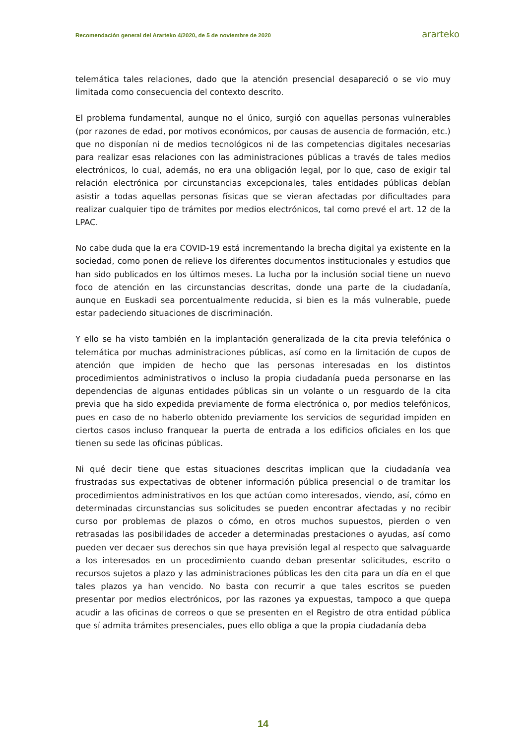Recomendación general del Ararteko 4/2020, de 5 de noviembre de 2020 ararteko
telemática tales relaciones, dado que la atención presencial desapareció o se vio muy limitada como consecuencia del contexto descrito.
El problema fundamental, aunque no el único, surgió con aquellas personas vulnerables (por razones de edad, por motivos económicos, por causas de ausencia de formación, etc.) que no disponían ni de medios tecnológicos ni de las competencias digitales necesarias para realizar esas relaciones con las administraciones públicas a través de tales medios electrónicos, lo cual, además, no era una obligación legal, por lo que, caso de exigir tal relación electrónica por circunstancias excepcionales, tales entidades públicas debían asistir a todas aquellas personas físicas que se vieran afectadas por dificultades para realizar cualquier tipo de trámites por medios electrónicos, tal como prevé el art. 12 de la LPAC.
No cabe duda que la era COVID-19 está incrementando la brecha digital ya existente en la sociedad, como ponen de relieve los diferentes documentos institucionales y estudios que han sido publicados en los últimos meses. La lucha por la inclusión social tiene un nuevo foco de atención en las circunstancias descritas, donde una parte de la ciudadanía, aunque en Euskadi sea porcentualmente reducida, si bien es la más vulnerable, puede estar padeciendo situaciones de discriminación.
Y ello se ha visto también en la implantación generalizada de la cita previa telefónica o telemática por muchas administraciones públicas, así como en la limitación de cupos de atención que impiden de hecho que las personas interesadas en los distintos procedimientos administrativos o incluso la propia ciudadanía pueda personarse en las dependencias de algunas entidades públicas sin un volante o un resguardo de la cita previa que ha sido expedida previamente de forma electrónica o, por medios telefónicos, pues en caso de no haberlo obtenido previamente los servicios de seguridad impiden en ciertos casos incluso franquear la puerta de entrada a los edificios oficiales en los que tienen su sede las oficinas públicas.
Ni qué decir tiene que estas situaciones descritas implican que la ciudadanía vea frustradas sus expectativas de obtener información pública presencial o de tramitar los procedimientos administrativos en los que actúan como interesados, viendo, así, cómo en determinadas circunstancias sus solicitudes se pueden encontrar afectadas y no recibir curso por problemas de plazos o cómo, en otros muchos supuestos, pierden o ven retrasadas las posibilidades de acceder a determinadas prestaciones o ayudas, así como pueden ver decaer sus derechos sin que haya previsión legal al respecto que salvaguarde a los interesados en un procedimiento cuando deban presentar solicitudes, escrito o recursos sujetos a plazo y las administraciones públicas les den cita para un día en el que tales plazos ya han vencido. No basta con recurrir a que tales escritos se pueden presentar por medios electrónicos, por las razones ya expuestas, tampoco a que quepa acudir a las oficinas de correos o que se presenten en el Registro de otra entidad pública que sí admita trámites presenciales, pues ello obliga a que la propia ciudadanía deba
14